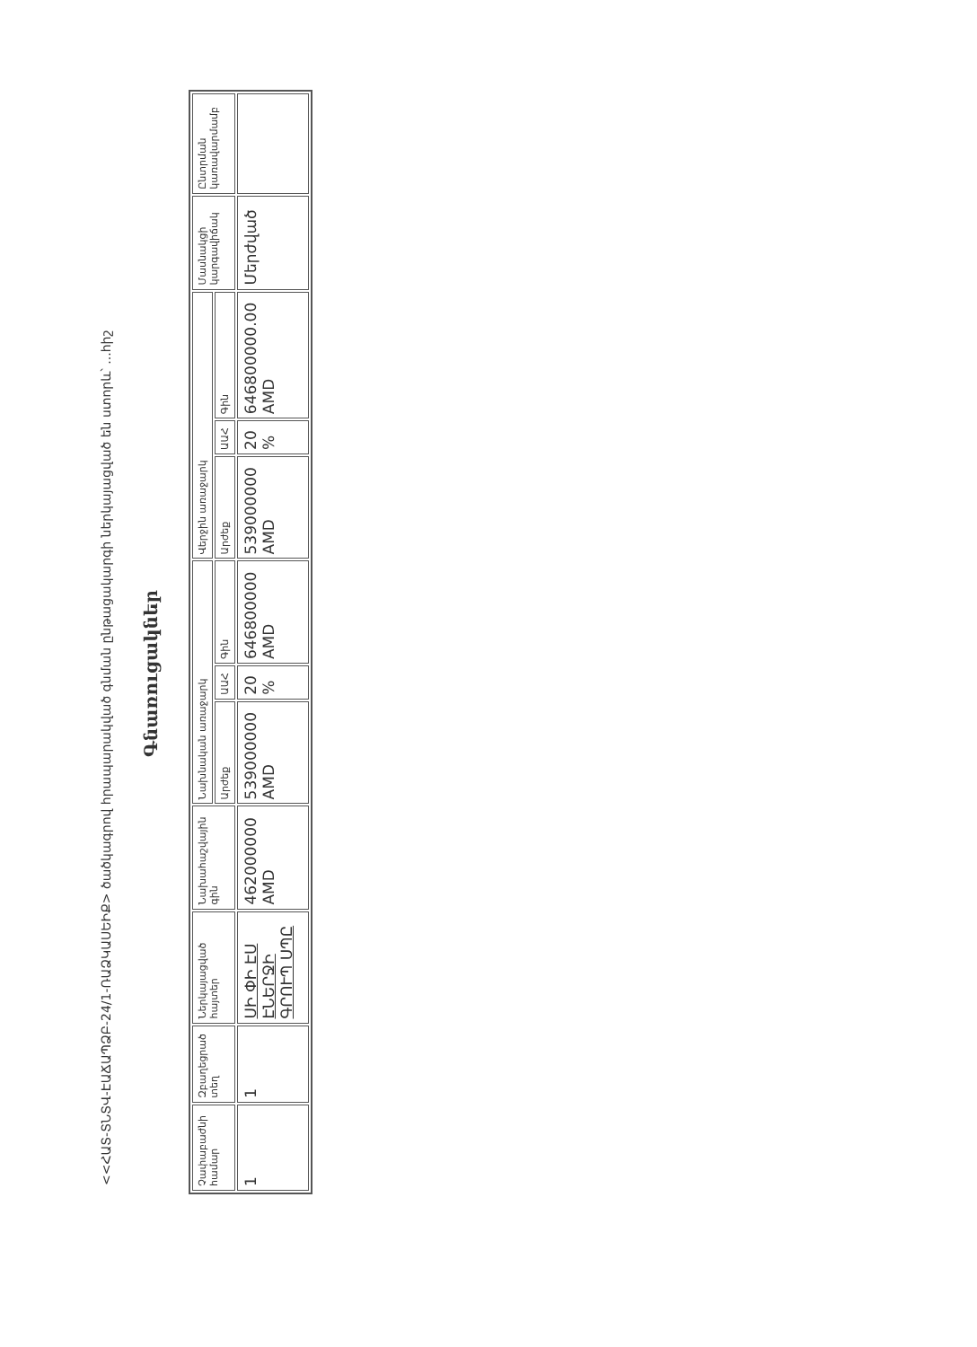<<ՀԱՏ-ՏՆՏՎ-ԷԱՃԱՊՁԲ-24/1-ՌԱՁԿԱՍԵԻՔ> ծածկագրով հրապարակված գնման ընթացակարգի ներկայացված են ստորև՝ ...հիշ
Գնառուցակներ
| Չափաբաժնի համար | Զբաղեցրած տեղ | Ներկայացված հայտեր | Նախահաշվային գին | Նախնական առաջարկ | | | Վերջին առաջարկ | | | Մասնակցի կարգավիճակ | Ընտրման կառավարմամբ |
| --- | --- | --- | --- | --- | --- | --- | --- | --- | --- | --- | --- |
| | | | | Արժեք | ԱԱՀ | Գին | Արժեք | ԱԱՀ | Գին | | |
| 1 | 1 | ՍԻ ՓԻ ԷՍ ԷՆԵՐՋԻ ԳՐՈՒՊ ՍՊԸ | 462000000 AMD | 539000000 AMD | 20 % | 646800000 AMD | 539000000 AMD | 20 % | 646800000.00 AMD | Մերժված | |